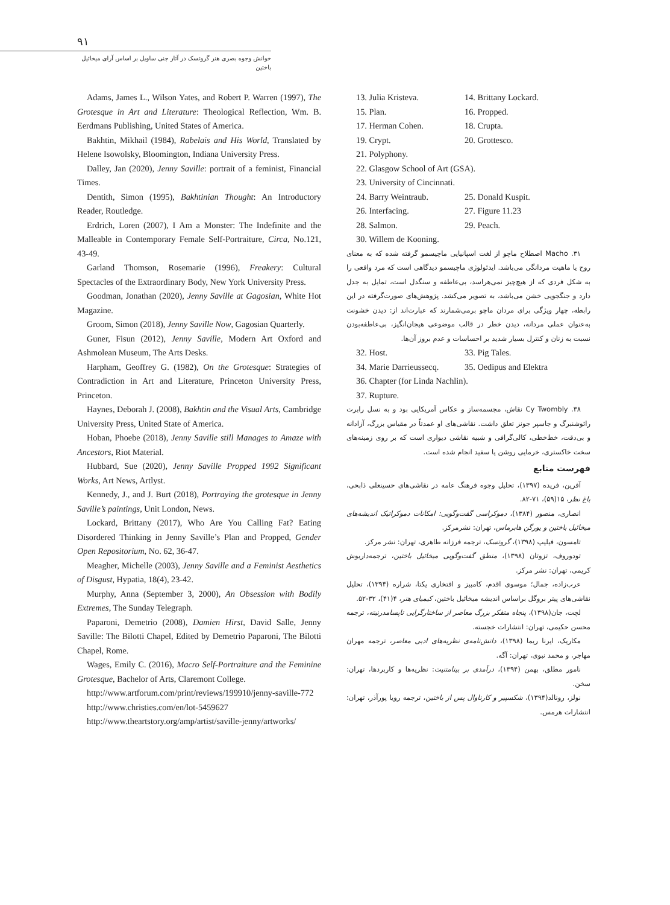۹۱
خوانش وجوه بصری هنر گروتسک در آثار جنی ساویل بر اساس آرای میخائیل باختین
Adams, James L., Wilson Yates, and Robert P. Warren (1997), The Grotesque in Art and Literature: Theological Reflection, Wm. B. Eerdmans Publishing, United States of America.
Bakhtin, Mikhail (1984), Rabelais and His World, Translated by Helene Isowolsky, Bloomington, Indiana University Press.
Dalley, Jan (2020), Jenny Saville: portrait of a feminist, Financial Times.
Dentith, Simon (1995), Bakhtinian Thought: An Introductory Reader, Routledge.
Erdrich, Loren (2007), I Am a Monster: The Indefinite and the Malleable in Contemporary Female Self-Portraiture, Circa, No.121, 43-49.
Garland Thomson, Rosemarie (1996), Freakery: Cultural Spectacles of the Extraordinary Body, New York University Press.
Goodman, Jonathan (2020), Jenny Saville at Gagosian, White Hot Magazine.
Groom, Simon (2018), Jenny Saville Now, Gagosian Quarterly.
Guner, Fisun (2012), Jenny Saville, Modern Art Oxford and Ashmolean Museum, The Arts Desks.
Harpham, Geoffrey G. (1982), On the Grotesque: Strategies of Contradiction in Art and Literature, Princeton University Press, Princeton.
Haynes, Deborah J. (2008), Bakhtin and the Visual Arts, Cambridge University Press, United State of America.
Hoban, Phoebe (2018), Jenny Saville still Manages to Amaze with Ancestors, Riot Material.
Hubbard, Sue (2020), Jenny Saville Propped 1992 Significant Works, Art News, Artlyst.
Kennedy, J., and J. Burt (2018), Portraying the grotesque in Jenny Saville’s paintings, Unit London, News.
Lockard, Brittany (2017), Who Are You Calling Fat? Eating Disordered Thinking in Jenny Saville’s Plan and Propped, Gender Open Repositorium, No. 62, 36-47.
Meagher, Michelle (2003), Jenny Saville and a Feminist Aesthetics of Disgust, Hypatia, 18(4), 23-42.
Murphy, Anna (September 3, 2000), An Obsession with Bodily Extremes, The Sunday Telegraph.
Paparoni, Demetrio (2008), Damien Hirst, David Salle, Jenny Saville: The Bilotti Chapel, Edited by Demetrio Paparoni, The Bilotti Chapel, Rome.
Wages, Emily C. (2016), Macro Self-Portraiture and the Feminine Grotesque, Bachelor of Arts, Claremont College.
http://www.artforum.com/print/reviews/199910/jenny-saville-772
http://www.christies.com/en/lot-5459627
http://www.theartstory.org/amp/artist/saville-jenny/artworks/
13. Julia Kristeva. 14. Brittany Lockard.
15. Plan. 16. Propped.
17. Herman Cohen. 18. Crupta.
19. Crypt. 20. Grottesco.
21. Polyphony.
22. Glasgow School of Art (GSA).
23. University of Cincinnati.
24. Barry Weintraub. 25. Donald Kuspit.
26. Interfacing. 27. Figure 11.23
28. Salmon. 29. Peach.
30. Willem de Kooning.
۳۱. Macho اصطلاح ماچو از لغت اسپانیایی ماچیسمو گرفته شده که به معنای روح یا ماهیت مردانگی می‌باشد. ایدئولوژی ماچیسمو دیدگاهی است که مرد واقعی را به شکل فردی که از هیچ‌چیز نمی‌هراسد، بی‌عاطفه و سنگدل است، تمایل به جدل دارد و جنگجویی خشن می‌باشد، به تصویر می‌کشد. پژوهش‌های صورت‌گرفته در این رابطه، چهار ویژگی برای مردان ماچو برمی‌شمارند که عبارت‌اند از: دیدن خشونت به‌عنوان عملی مردانه، دیدن خطر در قالب موضوعی هیجان‌انگیز، بی‌عاطفه‌بودن نسبت به زنان و کنترل بسیار شدید بر احساسات و عدم بروز آن‌ها.
32. Host. 33. Pig Tales.
34. Marie Darrieussecq. 35. Oedipus and Elektra
36. Chapter (for Linda Nachlin).
37. Rupture.
۳۸. Cy Twombly نقاش، مجسمه‌ساز و عکاس آمریکایی بود و به نسل رابرت رائوشنبرگ و جاسپر جونز تعلق داشت. نقاشی‌های او عمدتاً در مقیاس بزرگ، آزادانه و بی‌دقت، خط‌خطی، کالی‌گرافی و شبیه نقاشی دیواری است که بر روی زمینه‌های سخت خاکستری، خرمایی روشن یا سفید انجام شده است.
فهرست منابع
آفرین، فریده (۱۳۹۷)، تحلیل وجوه فرهنگ عامه در نقاشی‌های حسینعلی ذابحی، باغ نظر، ۱۵(۵۹)، ۷۱-۸۲.
انصاری، منصور (۱۳۸۴)، دموکراسی گفت‌وگویی: امکانات دموکراتیک اندیشه‌های میخائیل باختین و یورگن هابرماس، تهران: نشرمرکز.
تامسون، فیلیپ (۱۳۹۸)، گروتسک، ترجمه فرزانه طاهری، تهران: نشر مرکز.
تودوروف، تزوتان (۱۳۹۸)، منطق گفت‌وگویی میخائیل باختین، ترجمه‌داریوش کریمی، تهران: نشر مرکز.
عرب‌زاده، جمال؛ موسوی اقدم، کامبیز و افتخاری یکتا، شراره (۱۳۹۴)، تحلیل نقاشی‌های پیتر بروگل براساس اندیشه میخائیل باختین، کیمیای هنر، ۴(۴۱)، ۳۲-۵۲.
لچت، جان(۱۳۹۸)، پنجاه متفکر بزرگ معاصر از ساختارگرایی تاپسامدرنیته، ترجمه محسن حکیمی، تهران: انتشارات خجسته.
مکاریک، ایرنا ریما (۱۳۹۸)، دانش‌نامه‌ی نظریه‌های ادبی معاصر، ترجمه مهران مهاجر، و محمد نبوی، تهران: آگه.
نامور مطلق، بهمن (۱۳۹۴)، درآمدی بر بینامتنیت: نظریه‌ها و کاربردها، تهران: سخن.
نولز، رونالد(۱۳۹۴)، شکسپیر و کارناوال پس از باختین، ترجمه رویا پورآذر، تهران: انتشارات هرمس.